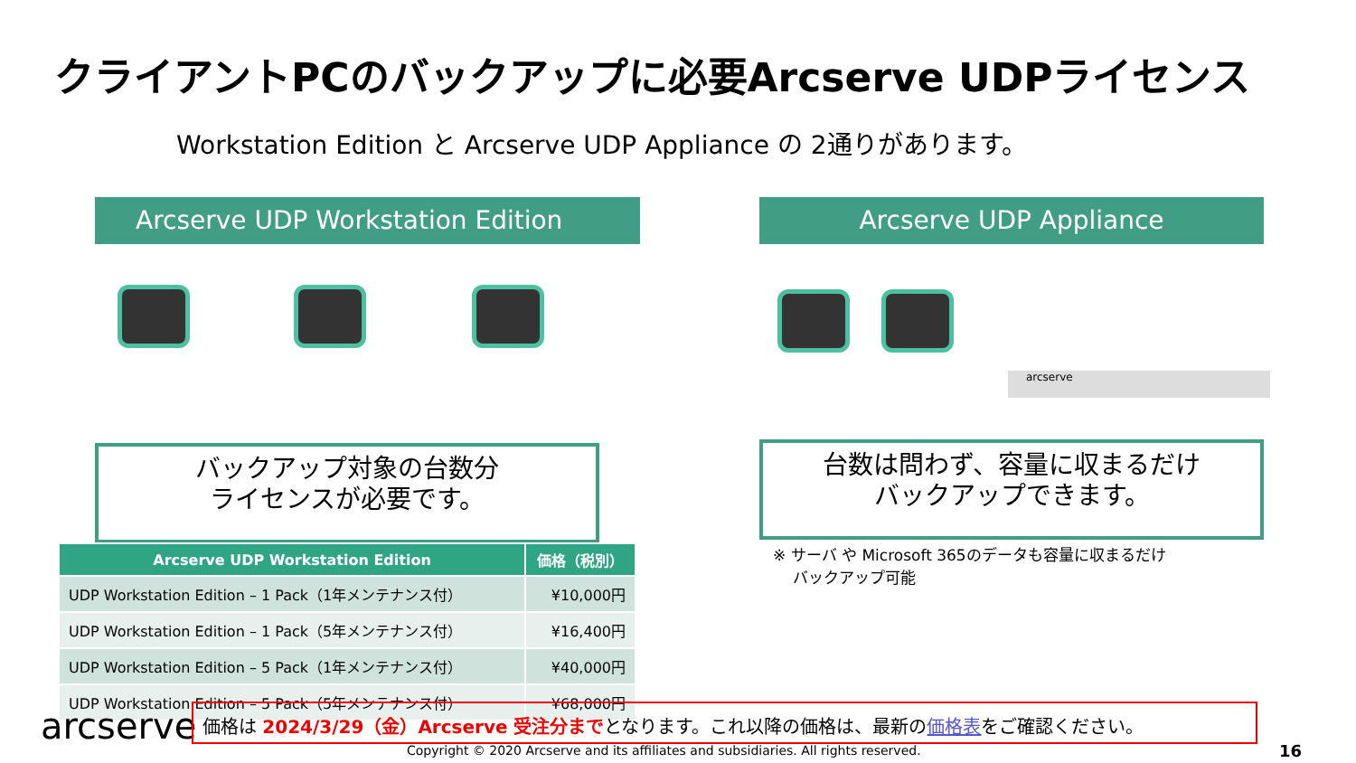クライアントPCのバックアップに必要Arcserve UDPライセンス
Workstation Edition と Arcserve UDP Appliance の 2通りがあります。
Arcserve UDP Workstation Edition Arcserve UDP Appliance
arcserve
バックアップ対象の台数分
ライセンスが必要です。
台数は問わず、容量に収まるだけ
バックアップできます。
| Arcserve UDP Workstation Edition | 価格（税別） |
| --- | --- |
| UDP Workstation Edition – 1 Pack（1年メンテナンス付） | ¥10,000円 |
| UDP Workstation Edition – 1 Pack（5年メンテナンス付） | ¥16,400円 |
| UDP Workstation Edition – 5 Pack（1年メンテナンス付） | ¥40,000円 |
| UDP Workstation Edition – 5 Pack（5年メンテナンス付） | ¥68,000円 |
※ サーバ や Microsoft 365のデータも容量に収まるだけ
バックアップ可能
arcserve 価格は 2024/3/29（金）Arcserve 受注分までとなります。これ以降の価格は、最新の価格表をご確認ください。
Copyright © 2020 Arcserve and its affiliates and subsidiaries. All rights reserved.
16